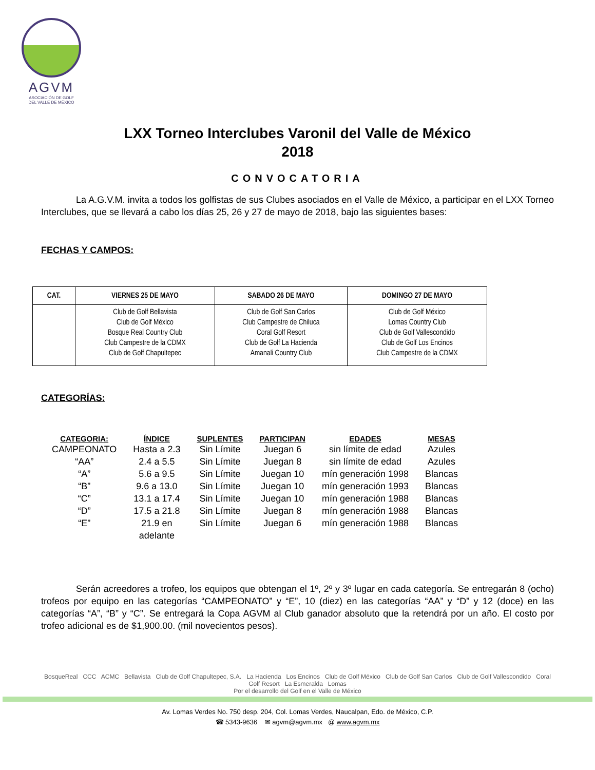AGVM
ASOCIACIÓN DE GOLF
DEL VALLE DE MÉXICO
LXX Torneo Interclubes Varonil del Valle de México
2018
CONVOCATORIA
La A.G.V.M. invita a todos los golfistas de sus Clubes asociados en el Valle de México, a participar en el LXX Torneo Interclubes, que se llevará a cabo los días 25, 26 y 27 de mayo de 2018, bajo las siguientes bases:
FECHAS Y CAMPOS:
| CAT. | VIERNES 25 DE MAYO | SABADO 26 DE MAYO | DOMINGO 27 DE MAYO |
| --- | --- | --- | --- |
| | Club de Golf Bellavista Club de Golf México Bosque Real Country Club Club Campestre de la CDMX Club de Golf Chapultepec | Club de Golf San Carlos Club Campestre de Chiluca Coral Golf Resort Club de Golf La Hacienda Amanali Country Club | Club de Golf México Lomas Country Club Club de Golf Vallescondido Club de Golf Los Encinos Club Campestre de la CDMX |
CATEGORÍAS:
| CATEGORIA: | ÍNDICE | SUPLENTES | PARTICIPAN | EDADES | MESAS |
| --- | --- | --- | --- | --- | --- |
| CAMPEONATO | Hasta a 2.3 | Sin Límite | Juegan 6 | sin límite de edad | Azules |
| “AA” | 2.4 a 5.5 | Sin Límite | Juegan 8 | sin límite de edad | Azules |
| “A” | 5.6 a 9.5 | Sin Límite | Juegan 10 | mín generación 1998 | Blancas |
| “B” | 9.6 a 13.0 | Sin Límite | Juegan 10 | mín generación 1993 | Blancas |
| “C” | 13.1 a 17.4 | Sin Límite | Juegan 10 | mín generación 1988 | Blancas |
| “D” | 17.5 a 21.8 | Sin Límite | Juegan 8 | mín generación 1988 | Blancas |
| “E” | 21.9 en adelante | Sin Límite | Juegan 6 | mín generación 1988 | Blancas |
Serán acreedores a trofeo, los equipos que obtengan el 1º, 2º y 3º lugar en cada categoría. Se entregarán 8 (ocho) trofeos por equipo en las categorías “CAMPEONATO” y “E”, 10 (diez) en las categorías “AA” y “D” y 12 (doce) en las categorías “A”, “B” y “C”. Se entregará la Copa AGVM al Club ganador absoluto que la retendrá por un año. El costo por trofeo adicional es de $1,900.00. (mil novecientos pesos).
BosqueReal CCC ACMC Bellavista Club de Golf Chapultepec, S.A. La Hacienda Los Encinos Club de Golf México Club de Golf San Carlos Club de Golf Vallescondido Coral Golf Resort La Esmeralda Lomas
Por el desarrollo del Golf en el Valle de México
Av. Lomas Verdes No. 750 desp. 204, Col. Lomas Verdes, Naucalpan, Edo. de México, C.P.
☎ 5343-9636 ✉ agvm@agvm.mx @ www.agvm.mx